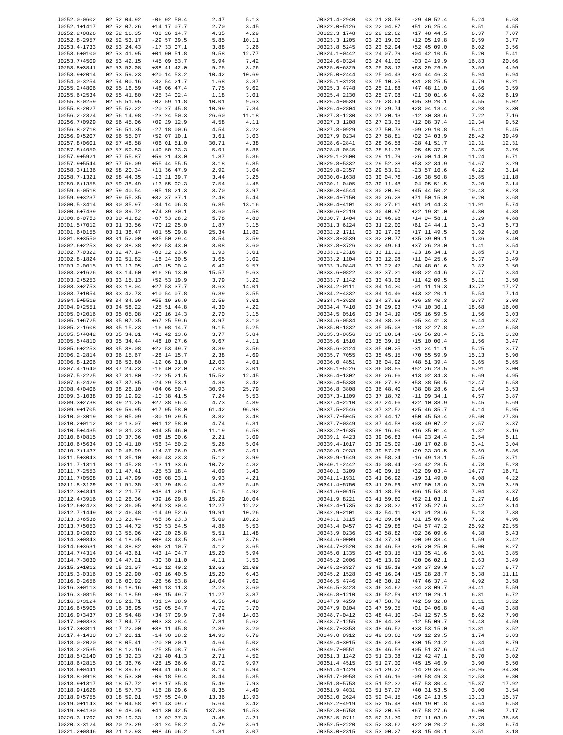| J0252.0-0602 | 02 52 04.92 | -06 02 50.4 | 2.47 | 5.13 |
| J0252.1+1417 | 02 52 07.26 | +14 17 07.7 | 2.70 | 3.45 |
| J0252.2+0826 | 02 52 16.35 | +08 26 14.7 | 4.35 | 4.29 |
| J0252.8-2957 | 02 52 53.17 | -29 57 39.5 | 5.85 | 10.11 |
| J0253.4-1733 | 02 53 24.43 | -17 33 07.1 | 3.88 | 3.26 |
| J0253.6+0100 | 02 53 41.95 | +01 00 51.8 | 9.58 | 12.77 |
| J0253.7+4509 | 02 53 42.15 | +45 09 53.7 | 5.94 | 7.42 |
| J0253.8+3841 | 02 53 52.08 | +38 41 42.0 | 9.25 | 3.26 |
| J0253.9+2014 | 02 53 59.23 | +20 14 53.2 | 10.42 | 10.69 |
| J0254.0-3254 | 02 54 00.16 | -32 54 21.7 | 1.68 | 3.37 |
| J0255.2+4806 | 02 55 16.59 | +48 06 47.4 | 7.75 | 9.62 |
| J0255.6+2534 | 02 55 41.80 | +25 34 02.4 | 1.18 | 3.01 |
| J0255.8-0259 | 02 55 51.95 | -02 59 11.8 | 10.01 | 9.63 |
| J0255.8-2027 | 02 55 52.22 | -20 27 45.8 | 10.99 | 7.34 |
| J0256.2-2324 | 02 56 14.98 | -23 24 50.3 | 26.60 | 11.18 |
| J0256.7+0929 | 02 56 45.06 | +09 29 12.9 | 4.58 | 4.11 |
| J0256.8-2718 | 02 56 51.35 | -27 18 00.6 | 4.54 | 3.22 |
| J0256.9+5207 | 02 56 55.07 | +52 07 10.1 | 3.61 | 3.03 |
| J0257.8+0601 | 02 57 48.58 | +06 01 51.0 | 30.71 | 4.38 |
| J0257.8+4050 | 02 57 50.83 | +40 50 33.3 | 5.01 | 5.86 |
| J0257.9+5921 | 02 57 55.87 | +59 21 43.0 | 1.87 | 5.36 |
| J0257.9+5544 | 02 57 56.09 | +55 44 55.5 | 3.18 | 6.85 |
| J0258.3+1136 | 02 58 20.34 | +11 36 47.9 | 2.92 | 3.04 |
| J0258.7-1321 | 02 58 44.35 | -13 21 39.7 | 3.44 | 3.25 |
| J0259.6+1355 | 02 59 38.49 | +13 55 02.3 | 7.54 | 4.45 |
| J0259.6-0518 | 02 59 40.54 | -05 18 21.3 | 3.70 | 3.97 |
| J0259.9+3237 | 02 59 55.35 | +32 37 37.1 | 2.48 | 5.44 |
| J0300.5-3414 | 03 00 35.97 | -34 14 06.8 | 6.85 | 13.16 |
| J0300.6+7439 | 03 00 39.72 | +74 39 30.1 | 3.60 | 4.58 |
| J0300.6-0753 | 03 00 41.82 | -07 53 28.2 | 5.78 | 4.80 |
| J0301.5+7012 | 03 01 33.56 | +70 12 25.0 | 1.87 | 3.15 |
| J0301.6+0155 | 03 01 38.47 | +01 55 09.8 | 25.34 | 11.82 |
| J0301.8+3550 | 03 01 52.00 | +35 50 29.4 | 8.54 | 3.59 |
| J0302.6+2253 | 03 02 38.38 | +22 53 43.0 | 3.08 | 3.60 |
| J0302.7-0322 | 03 02 47.14 | -03 22 23.6 | 1.93 | 3.01 |
| J0302.8-1824 | 03 02 51.82 | -18 24 30.5 | 3.65 | 3.02 |
| J0303.2-0015 | 03 03 13.05 | -00 15 00.4 | 6.42 | 9.57 |
| J0303.2+1626 | 03 03 14.60 | +16 26 13.0 | 15.57 | 9.63 |
| J0303.2+5253 | 03 03 15.13 | +52 53 19.9 | 3.79 | 3.22 |
| J0303.3+2753 | 03 03 18.04 | +27 53 37.7 | 8.63 | 14.01 |
| J0303.7+1054 | 03 03 42.73 | +10 54 07.8 | 6.39 | 3.55 |
| J0304.5+5519 | 03 04 34.09 | +55 19 36.9 | 2.59 | 3.01 |
| J0304.9+2551 | 03 04 58.22 | +25 51 44.8 | 4.30 | 4.22 |
| J0305.0+2016 | 03 05 05.08 | +20 16 14.3 | 2.70 | 3.15 |
| J0305.1+6725 | 03 05 07.35 | +67 25 59.6 | 3.97 | 3.10 |
| J0305.2-1608 | 03 05 15.23 | -16 08 14.7 | 9.15 | 5.25 |
| J0305.5+4042 | 03 05 34.01 | +40 42 13.6 | 3.77 | 5.84 |
| J0305.5+4810 | 03 05 34.44 | +48 10 27.6 | 9.67 | 4.11 |
| J0305.6+2253 | 03 05 38.08 | +22 53 49.7 | 3.39 | 3.56 |
| J0306.2-2814 | 03 06 15.67 | -28 14 15.7 | 2.38 | 4.69 |
| J0306.8-1206 | 03 06 53.80 | -12 06 31.0 | 12.03 | 4.01 |
| J0307.4-1640 | 03 07 24.23 | -16 40 22.0 | 7.03 | 3.01 |
| J0307.5-2225 | 03 07 31.80 | -22 25 21.5 | 15.52 | 12.45 |
| J0307.6-2429 | 03 07 37.85 | -24 29 53.1 | 4.38 | 3.42 |
| J0308.4+0406 | 03 08 26.10 | +04 06 50.4 | 30.93 | 25.79 |
| J0309.3-1038 | 03 09 19.92 | -10 38 41.5 | 7.24 | 5.53 |
| J0309.3+2738 | 03 09 21.25 | +27 38 56.4 | 4.73 | 4.89 |
| J0309.9+1705 | 03 09 59.95 | +17 05 58.0 | 61.42 | 96.98 |
| J0310.0-3019 | 03 10 05.09 | -30 19 29.5 | 3.82 | 3.48 |
| J0310.2+0112 | 03 10 13.07 | +01 12 58.0 | 4.74 | 6.31 |
| J0310.5+4435 | 03 10 31.23 | +44 35 46.0 | 11.19 | 6.58 |
| J0310.6+0815 | 03 10 37.36 | +08 15 00.6 | 2.21 | 3.09 |
| J0310.6+5634 | 03 10 41.10 | +56 34 50.2 | 5.26 | 5.04 |
| J0310.7+1437 | 03 10 46.99 | +14 37 26.9 | 3.67 | 3.01 |
| J0311.5+3043 | 03 11 35.10 | +30 43 23.3 | 5.12 | 3.99 |
| J0311.7-1311 | 03 11 45.28 | -13 11 33.6 | 10.72 | 4.32 |
| J0311.7-2553 | 03 11 47.41 | -25 53 18.4 | 4.09 | 3.43 |
| J0311.7+0508 | 03 11 47.99 | +05 08 03.1 | 9.93 | 4.21 |
| J0311.8-3129 | 03 11 51.35 | -31 29 48.4 | 4.67 | 5.45 |
| J0312.3+4841 | 03 12 21.77 | +48 41 20.1 | 5.15 | 4.92 |
| J0312.4+3916 | 03 12 26.36 | +39 16 29.8 | 15.29 | 10.04 |
| J0312.6+2423 | 03 12 36.05 | +24 23 30.4 | 12.27 | 12.22 |
| J0312.7-1449 | 03 12 46.48 | -14 49 52.6 | 19.91 | 10.26 |
| J0313.3+6536 | 03 13 23.44 | +65 36 23.3 | 5.09 | 10.23 |
| J0313.7+5053 | 03 13 44.72 | +50 53 54.5 | 4.86 | 5.53 |
| J0313.9+2020 | 03 13 55.06 | +20 20 25.8 | 5.51 | 11.48 |
| J0314.3+0843 | 03 14 18.05 | +08 43 43.5 | 3.67 | 3.76 |
| J0314.6+3631 | 03 14 38.82 | +36 31 10.7 | 4.12 | 3.65 |
| J0314.7+4314 | 03 14 43.61 | +43 14 04.7 | 15.20 | 5.94 |
| J0314.7-3030 | 03 14 47.21 | -30 30 11.0 | 4.11 | 3.53 |
| J0315.3+1012 | 03 15 21.07 | +10 12 40.2 | 13.63 | 21.08 |
| J0315.3-0316 | 03 15 22.90 | -03 16 40.5 | 15.20 | 6.43 |
| J0316.0-2656 | 03 16 00.92 | -26 56 53.8 | 14.04 | 7.62 |
| J0316.3+0113 | 03 16 18.16 | +01 13 11.3 | 2.23 | 3.60 |
| J0316.3-0815 | 03 16 18.59 | -08 15 49.7 | 11.27 | 3.87 |
| J0316.3+3124 | 03 16 21.71 | +31 24 38.9 | 4.56 | 4.48 |
| J0316.6+5905 | 03 16 38.95 | +59 05 54.7 | 4.72 | 3.70 |
| J0316.9+3437 | 03 16 54.48 | +34 37 09.9 | 7.84 | 14.03 |
| J0317.0+0333 | 03 17 04.77 | +03 33 28.4 | 7.81 | 5.62 |
| J0317.3+3811 | 03 17 22.00 | +38 11 45.8 | 2.89 | 3.20 |
| J0317.4-1430 | 03 17 28.11 | -14 30 38.2 | 14.93 | 6.79 |
| J0318.0-2020 | 03 18 05.41 | -20 20 20.1 | 4.64 | 5.02 |
| J0318.2-2535 | 03 18 12.16 | -25 35 08.7 | 6.59 | 4.08 |
| J0318.5+2140 | 03 18 32.23 | +21 40 41.3 | 2.71 | 4.52 |
| J0318.6+2815 | 03 18 36.76 | +28 15 36.6 | 8.72 | 9.97 |
| J0318.6+0441 | 03 18 39.67 | +04 41 46.8 | 8.14 | 5.94 |
| J0318.8-0918 | 03 18 53.30 | -09 18 59.4 | 8.44 | 5.35 |
| J0318.9+1317 | 03 18 57.72 | +13 17 35.8 | 5.49 | 7.93 |
| J0318.9+1628 | 03 18 57.73 | +16 28 29.6 | 8.35 | 4.49 |
| J0318.9+5755 | 03 18 59.01 | +57 55 04.0 | 13.36 | 13.93 |
| J0319.0+1143 | 03 19 04.58 | +11 43 09.7 | 5.64 | 3.42 |
| J0319.8+4130 | 03 19 48.06 | +41 30 42.5 | 137.88 | 15.53 |
| J0320.3-1702 | 03 20 19.33 | -17 02 37.3 | 3.48 | 3.21 |
| J0320.3-3124 | 03 20 23.29 | -31 24 58.2 | 4.79 | 3.61 |
| J0321.2+0846 | 03 21 12.93 | +08 46 06.2 | 1.81 | 3.07 |
| J0321.4-2940 | 03 21 28.58 | -29 40 52.4 | 5.24 | 6.63 |
| J0322.0+5126 | 03 22 04.87 | +51 26 25.4 | 8.51 | 4.55 |
| J0322.3+1748 | 03 22 22.62 | +17 48 44.5 | 6.37 | 7.07 |
| J0323.3+1205 | 03 23 19.00 | +12 05 19.8 | 9.59 | 3.77 |
| J0323.8+5245 | 03 23 52.94 | +52 45 09.0 | 6.02 | 3.56 |
| J0324.1+0442 | 03 24 07.79 | +04 42 10.5 | 5.20 | 5.41 |
| J0324.6-0324 | 03 24 41.00 | -03 24 19.9 | 16.83 | 20.66 |
| J0325.0+6329 | 03 25 03.12 | +63 29 26.9 | 3.56 | 4.96 |
| J0325.0+2444 | 03 25 04.43 | +24 44 46.3 | 5.94 | 6.94 |
| J0325.1+3128 | 03 25 10.25 | +31 28 25.5 | 4.79 | 8.21 |
| J0325.3+4748 | 03 25 21.88 | +47 48 11.0 | 1.66 | 3.59 |
| J0325.4+2130 | 03 25 27.08 | +21 30 01.6 | 4.82 | 6.19 |
| J0326.4+0539 | 03 26 28.64 | +05 39 20.1 | 4.55 | 5.02 |
| J0326.4+2804 | 03 26 29.74 | +28 04 13.4 | 2.93 | 3.30 |
| J0327.3-1230 | 03 27 20.13 | -12 30 38.6 | 7.22 | 7.16 |
| J0327.3+1208 | 03 27 23.35 | +12 08 37.4 | 12.34 | 9.52 |
| J0327.8-0929 | 03 27 50.73 | -09 29 10.8 | 5.41 | 5.45 |
| J0327.9+0234 | 03 27 58.81 | +02 34 03.9 | 28.42 | 39.49 |
| J0328.6-2841 | 03 28 36.58 | -28 41 51.7 | 12.31 | 12.31 |
| J0328.8-0545 | 03 28 51.38 | -05 45 37.7 | 3.35 | 3.76 |
| J0329.1-2600 | 03 29 11.79 | -26 00 14.0 | 11.24 | 6.71 |
| J0329.8+5332 | 03 29 52.38 | +53 32 34.9 | 14.67 | 3.29 |
| J0329.8-2357 | 03 29 53.91 | -23 57 10.6 | 4.22 | 3.14 |
| J0330.0-1638 | 03 30 04.76 | -16 38 50.8 | 15.85 | 11.18 |
| J0330.1-0405 | 03 30 11.48 | -04 05 51.5 | 3.20 | 3.14 |
| J0330.3+4544 | 03 30 20.80 | +45 44 50.2 | 10.43 | 8.23 |
| J0330.4+7150 | 03 30 26.28 | +71 50 15.0 | 9.20 | 3.68 |
| J0330.4+4101 | 03 30 27.61 | +41 01 44.3 | 11.91 | 5.74 |
| J0330.6+2219 | 03 30 40.97 | +22 19 31.0 | 4.80 | 4.38 |
| J0330.7+1404 | 03 30 46.98 | +14 04 58.1 | 3.29 | 4.88 |
| J0331.3+6124 | 03 31 22.00 | +61 24 44.1 | 3.43 | 5.73 |
| J0332.2+1711 | 03 32 17.26 | +17 11 49.5 | 3.92 | 4.20 |
| J0332.3+3539 | 03 32 20.77 | +35 39 09.1 | 1.36 | 3.40 |
| J0332.8+3726 | 03 32 49.64 | +37 26 23.0 | 1.41 | 3.54 |
| J0333.1-2316 | 03 33 11.21 | -23 16 34.1 | 3.85 | 3.73 |
| J0333.2+1104 | 03 33 12.28 | +11 04 25.6 | 5.37 | 3.49 |
| J0333.3-0848 | 03 33 22.47 | -08 48 01.6 | 3.82 | 3.50 |
| J0333.6+0822 | 03 33 37.31 | +08 22 44.6 | 2.77 | 3.84 |
| J0333.7+1142 | 03 33 43.08 | +11 42 09.5 | 5.11 | 3.50 |
| J0334.2-0111 | 03 34 14.30 | -01 11 19.3 | 43.72 | 17.27 |
| J0334.2+4332 | 03 34 14.46 | +43 32 20.1 | 5.54 | 7.14 |
| J0334.4+3628 | 03 34 27.93 | +36 28 40.3 | 0.87 | 3.08 |
| J0334.4+7410 | 03 34 29.93 | +74 10 30.1 | 18.68 | 16.00 |
| J0334.5+0516 | 03 34 34.19 | +05 16 59.5 | 1.56 | 3.03 |
| J0334.6-0534 | 03 34 38.33 | -05 34 41.3 | 9.44 | 8.87 |
| J0335.0-1832 | 03 35 05.08 | -18 32 27.8 | 9.42 | 6.58 |
| J0335.3-0656 | 03 35 20.04 | -06 56 28.4 | 5.71 | 3.20 |
| J0335.6+1510 | 03 35 39.15 | +15 10 00.4 | 1.56 | 3.47 |
| J0335.6-3124 | 03 35 40.25 | -31 24 11.1 | 5.25 | 3.77 |
| J0335.7+7055 | 03 35 45.15 | +70 55 59.9 | 15.13 | 5.90 |
| J0336.0+4851 | 03 36 04.92 | +48 51 39.4 | 3.65 | 5.65 |
| J0336.1+5226 | 03 36 08.55 | +52 26 23.5 | 5.91 | 3.00 |
| J0336.4+1302 | 03 36 26.66 | +13 02 34.3 | 6.69 | 4.95 |
| J0336.4+5338 | 03 36 27.82 | +53 38 50.5 | 12.47 | 6.53 |
| J0336.8+3808 | 03 36 48.40 | +38 08 28.6 | 2.64 | 3.53 |
| J0337.3-1109 | 03 37 18.72 | -11 09 34.1 | 4.57 | 3.87 |
| J0337.4+2210 | 03 37 24.66 | +22 10 38.9 | 5.45 | 5.69 |
| J0337.5+2546 | 03 37 32.52 | +25 46 35.7 | 4.14 | 5.95 |
| J0337.7+5045 | 03 37 44.17 | +50 45 53.4 | 25.60 | 27.86 |
| J0337.7+0349 | 03 37 44.58 | +03 49 07.2 | 2.57 | 3.37 |
| J0338.2+1635 | 03 38 16.60 | +16 35 01.4 | 1.32 | 3.16 |
| J0339.1+4423 | 03 39 06.83 | +44 23 24.4 | 2.54 | 5.11 |
| J0339.4-1017 | 03 39 25.09 | -10 17 02.8 | 3.41 | 3.04 |
| J0339.9+2933 | 03 39 57.26 | +29 33 39.5 | 3.69 | 8.36 |
| J0339.9-1649 | 03 39 58.34 | -16 49 13.1 | 5.45 | 3.71 |
| J0340.1-2442 | 03 40 08.44 | -24 42 28.5 | 4.78 | 5.23 |
| J0340.1+3209 | 03 40 09.15 | +32 09 03.4 | 14.77 | 16.71 |
| J0341.1-1931 | 03 41 06.92 | -19 31 49.0 | 4.08 | 4.22 |
| J0341.4+5750 | 03 41 29.59 | +57 50 13.6 | 3.79 | 3.29 |
| J0341.6+0615 | 03 41 38.59 | +06 15 53.8 | 7.04 | 3.37 |
| J0341.9+8221 | 03 41 59.80 | +82 21 03.1 | 2.27 | 4.16 |
| J0342.4+1735 | 03 42 28.32 | +17 35 27.6 | 3.42 | 3.14 |
| J0342.9+2101 | 03 42 54.11 | +21 01 28.6 | 5.13 | 7.38 |
| J0343.1+3115 | 03 43 09.84 | +31 15 09.6 | 7.32 | 4.96 |
| J0343.4+0457 | 03 43 29.86 | +04 57 47.2 | 25.92 | 22.55 |
| J0343.9+0236 | 03 43 58.82 | +02 36 09.6 | 4.38 | 5.43 |
| J0344.6-0009 | 03 44 37.34 | -00 09 33.4 | 1.59 | 3.42 |
| J0344.7+2520 | 03 44 46.53 | +25 20 25.0 | 5.00 | 8.27 |
| J0345.0+1335 | 03 45 03.15 | +13 35 41.6 | 3.01 | 3.85 |
| J0345.2+2006 | 03 45 13.99 | +20 06 02.1 | 2.63 | 3.49 |
| J0345.2+3827 | 03 45 15.18 | +38 27 29.0 | 6.27 | 6.77 |
| J0345.2+1528 | 03 45 16.24 | +15 28 28.7 | 5.38 | 11.11 |
| J0346.5+4746 | 03 46 30.12 | +47 46 37.4 | 4.92 | 3.58 |
| J0346.5-3423 | 03 46 34.62 | -34 23 09.7 | 34.41 | 5.59 |
| J0346.8+1210 | 03 46 52.59 | +12 10 29.1 | 6.81 | 6.72 |
| J0347.9+4259 | 03 47 58.79 | +42 59 32.8 | 2.11 | 3.22 |
| J0347.9+0104 | 03 47 59.35 | +01 04 06.8 | 4.48 | 3.88 |
| J0348.7-0412 | 03 48 44.10 | -04 12 57.5 | 8.62 | 7.90 |
| J0348.7-1255 | 03 48 44.38 | -12 55 09.7 | 14.43 | 4.59 |
| J0348.7+3353 | 03 48 46.52 | +33 53 15.0 | 13.81 | 3.52 |
| J0349.0+0912 | 03 49 03.60 | +09 12 29.5 | 1.74 | 3.03 |
| J0349.4+3015 | 03 49 24.68 | +30 15 24.2 | 6.34 | 8.79 |
| J0349.7+0551 | 03 49 46.53 | +05 51 37.6 | 14.64 | 9.47 |
| J0351.3+1242 | 03 51 23.38 | +12 42 47.1 | 6.70 | 3.02 |
| J0351.4+4515 | 03 51 27.30 | +45 15 46.9 | 3.90 | 5.50 |
| J0351.4-1429 | 03 51 29.27 | -14 29 36.4 | 50.95 | 34.30 |
| J0351.7-0958 | 03 51 46.16 | -09 58 49.3 | 12.53 | 9.80 |
| J0351.8+5753 | 03 51 52.32 | +57 53 30.4 | 15.87 | 17.92 |
| J0351.9+4031 | 03 51 57.27 | +40 31 53.5 | 3.00 | 3.54 |
| J0352.0+2624 | 03 52 04.15 | +26 24 13.5 | 13.13 | 15.37 |
| J0352.2+4919 | 03 52 15.48 | +49 19 01.8 | 4.64 | 6.58 |
| J0352.3+6758 | 03 52 20.95 | +67 58 27.6 | 6.00 | 7.17 |
| J0352.5-0711 | 03 52 31.70 | -07 11 03.9 | 37.70 | 35.56 |
| J0352.5+2220 | 03 52 33.62 | +22 20 20.2 | 6.38 | 6.74 |
| J0353.0+2315 | 03 53 00.27 | +23 15 40.1 | 3.51 | 3.18 |